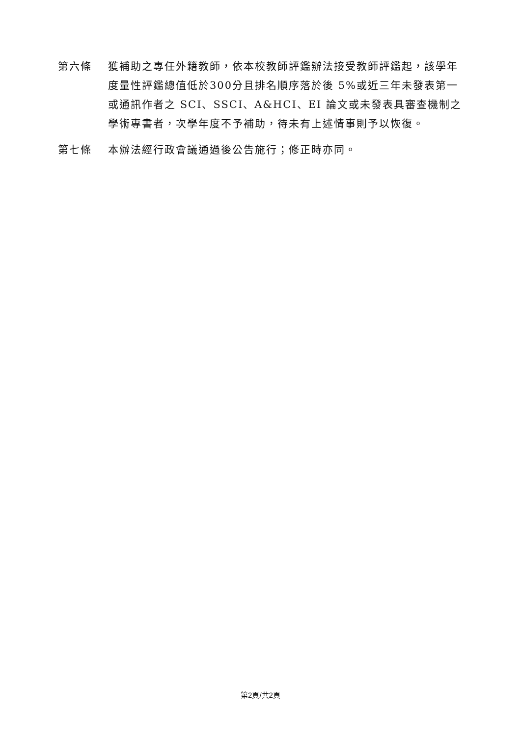第六條 獲補助之專任外籍教師，依本校教師評鑑辦法接受教師評鑑起，該學年度量性評鑑總值低於300分且排名順序落於後 5%或近三年未發表第一或通訊作者之 SCI、SSCI、A&HCI、EI 論文或未發表具審查機制之學術專書者，次學年度不予補助，待未有上述情事則予以恢復。
第七條 本辦法經行政會議通過後公告施行；修正時亦同。
第2頁/共2頁